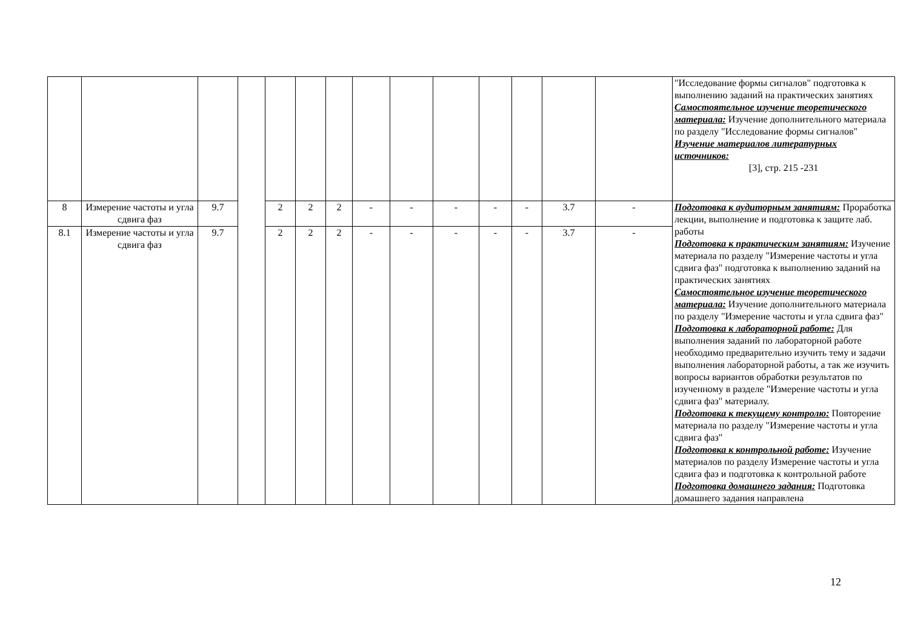| | | | | | | | | | | | | | | "Исследование формы сигналов" подготовка к выполнению заданий на практических занятиях Самостоятельное изучение теоретического материала: Изучение дополнительного материала по разделу "Исследование формы сигналов" Изучение материалов литературных источников: [3], стр. 215 -231 |
| 8 | Измерение частоты и угла сдвига фаз | 9.7 | | 2 | 2 | 2 | - | - | - | - | - | 3.7 | - | Подготовка к аудиторным занятиям: Проработка лекции, выполнение и подготовка к защите лаб. работы Подготовка к практическим занятиям: Изучение материала по разделу "Измерение частоты и угла сдвига фаз" подготовка к выполнению заданий на практических занятиях Самостоятельное изучение теоретического материала: Изучение дополнительного материала по разделу "Измерение частоты и угла сдвига фаз" Подготовка к лабораторной работе: Для выполнения заданий по лабораторной работе необходимо предварительно изучить тему и задачи выполнения лабораторной работы, а так же изучить вопросы вариантов обработки результатов по изученному в разделе "Измерение частоты и угла сдвига фаз" материалу. Подготовка к текущему контролю: Повторение материала по разделу "Измерение частоты и угла сдвига фаз" Подготовка к контрольной работе: Изучение материалов по разделу Измерение частоты и угла сдвига фаз и подготовка к контрольной работе Подготовка домашнего задания: Подготовка домашнего задания направлена |
| 8.1 | Измерение частоты и угла сдвига фаз | 9.7 | | 2 | 2 | 2 | - | - | - | - | - | 3.7 | - | |
12